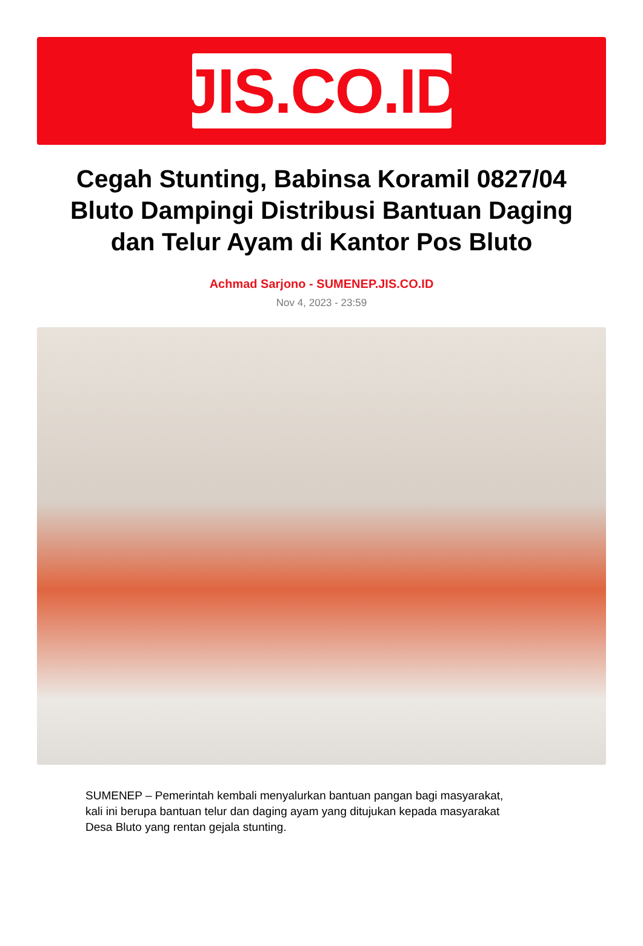JIS.CO.ID
Cegah Stunting, Babinsa Koramil 0827/04 Bluto Dampingi Distribusi Bantuan Daging dan Telur Ayam di Kantor Pos Bluto
Achmad Sarjono - SUMENEP.JIS.CO.ID
Nov 4, 2023 - 23:59
SUMENEP – Pemerintah kembali menyalurkan bantuan pangan bagi masyarakat, kali ini berupa bantuan telur dan daging ayam yang ditujukan kepada masyarakat Desa Bluto yang rentan gejala stunting.